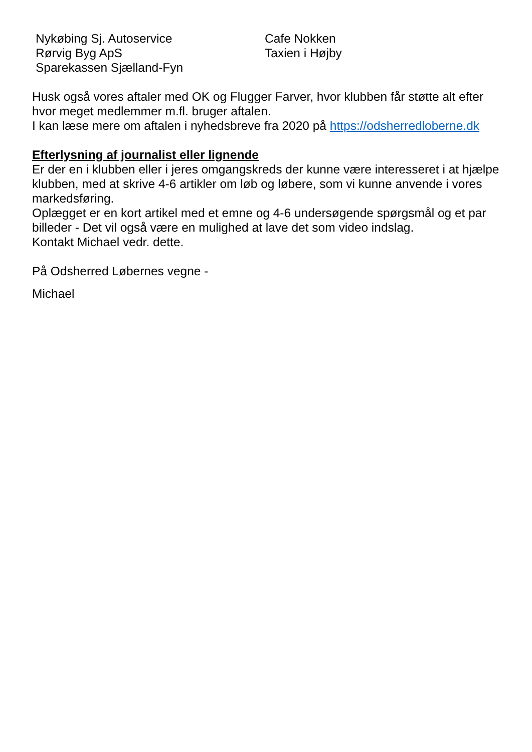Nykøbing Sj. Autoservice
Rørvig Byg ApS
Sparekassen Sjælland-Fyn
Cafe Nokken
Taxien i Højby
Husk også vores aftaler med OK og Flugger Farver, hvor klubben får støtte alt efter hvor meget medlemmer m.fl. bruger aftalen.
I kan læse mere om aftalen i nyhedsbreve fra 2020 på https://odsherredloberne.dk
Efterlysning af journalist eller lignende
Er der en i klubben eller i jeres omgangskreds der kunne være interesseret i at hjælpe klubben, med at skrive 4-6 artikler om løb og løbere, som vi kunne anvende i vores markedsføring.
Oplægget er en kort artikel med et emne og 4-6 undersøgende spørgsmål og et par billeder - Det vil også være en mulighed at lave det som video indslag.
Kontakt Michael vedr. dette.
På Odsherred Løbernes vegne -
Michael